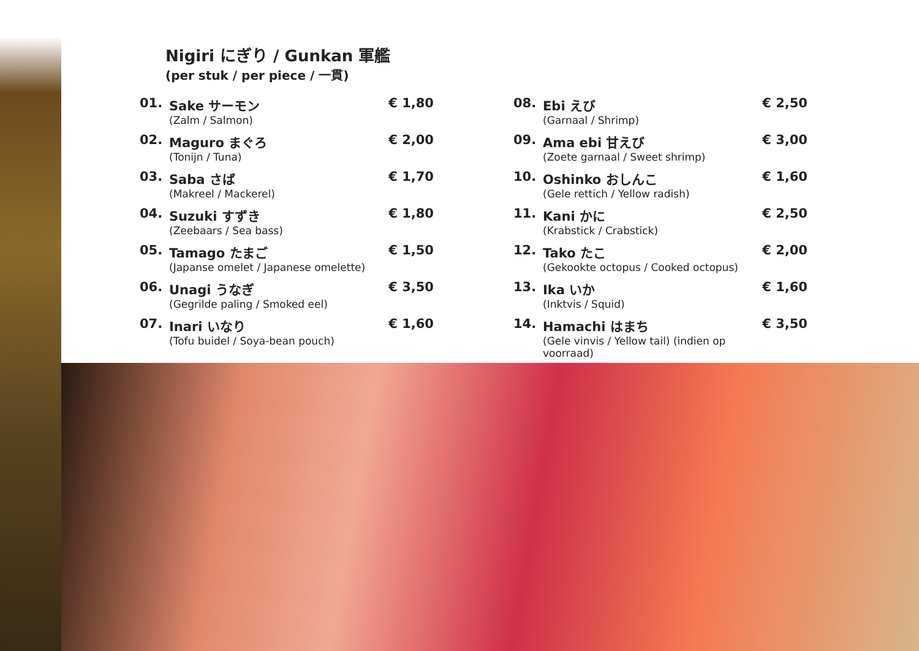Nigiri にぎり / Gunkan 軍艦
(per stuk / per piece / 一貫)
| 01. | Sake サーモン (Zalm / Salmon) | € 1,80 |
| 02. | Maguro まぐろ (Tonijn / Tuna) | € 2,00 |
| 03. | Saba さば (Makreel / Mackerel) | € 1,70 |
| 04. | Suzuki すずき (Zeebaars / Sea bass) | € 1,80 |
| 05. | Tamago たまご (Japanse omelet / Japanese omelette) | € 1,50 |
| 06. | Unagi うなぎ (Gegrilde paling / Smoked eel) | € 3,50 |
| 07. | Inari いなり (Tofu buidel / Soya-bean pouch) | € 1,60 |
| 08. | Ebi えび (Garnaal / Shrimp) | € 2,50 |
| 09. | Ama ebi 甘えび (Zoete garnaal / Sweet shrimp) | € 3,00 |
| 10. | Oshinko おしんこ (Gele rettich / Yellow radish) | € 1,60 |
| 11. | Kani かに (Krabstick / Crabstick) | € 2,50 |
| 12. | Tako たこ (Gekookte octopus / Cooked octopus) | € 2,00 |
| 13. | Ika いか (Inktvis / Squid) | € 1,60 |
| 14. | Hamachi はまち (Gele vinvis / Yellow tail) (indien op voorraad) | € 3,50 |